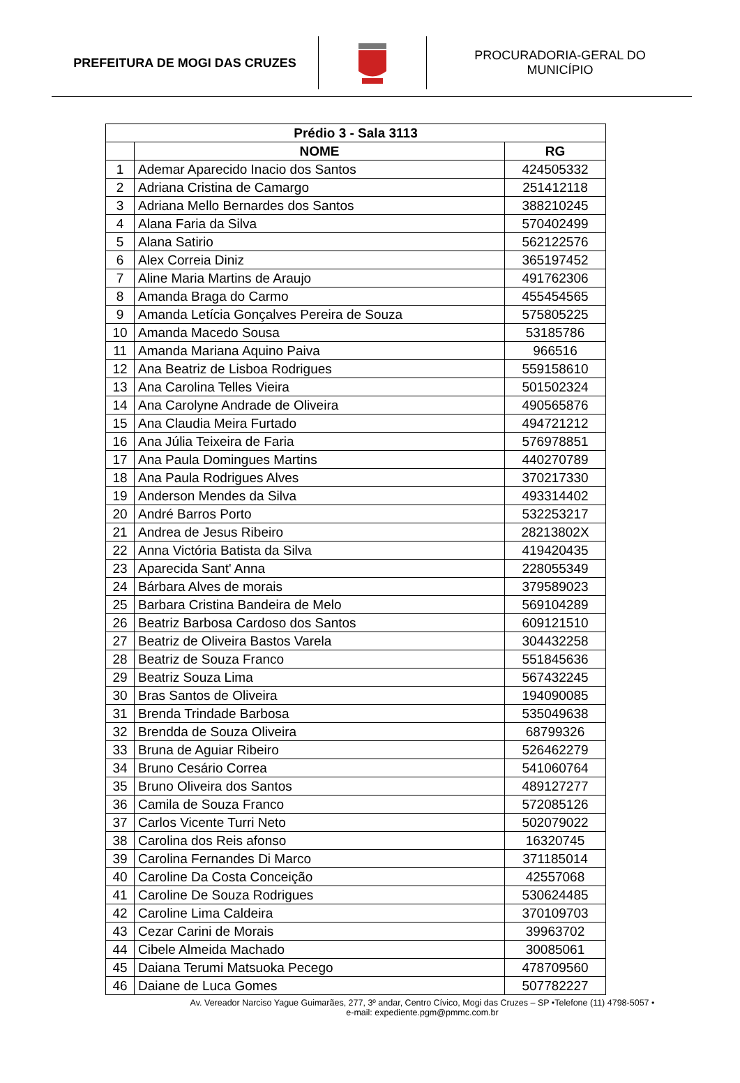PREFEITURA DE MOGI DAS CRUZES
PROCURADORIA-GERAL DO
MUNICÍPIO
| Prédio 3 - Sala 3113 | | |
| --- | --- | --- |
| | NOME | RG |
| 1 | Ademar Aparecido Inacio dos Santos | 424505332 |
| 2 | Adriana Cristina de Camargo | 251412118 |
| 3 | Adriana Mello Bernardes dos Santos | 388210245 |
| 4 | Alana Faria da Silva | 570402499 |
| 5 | Alana Satirio | 562122576 |
| 6 | Alex Correia Diniz | 365197452 |
| 7 | Aline Maria Martins de Araujo | 491762306 |
| 8 | Amanda Braga do Carmo | 455454565 |
| 9 | Amanda Letícia Gonçalves Pereira de Souza | 575805225 |
| 10 | Amanda Macedo Sousa | 53185786 |
| 11 | Amanda Mariana Aquino Paiva | 966516 |
| 12 | Ana Beatriz de Lisboa Rodrigues | 559158610 |
| 13 | Ana Carolina Telles Vieira | 501502324 |
| 14 | Ana Carolyne Andrade de Oliveira | 490565876 |
| 15 | Ana Claudia Meira Furtado | 494721212 |
| 16 | Ana Júlia Teixeira de Faria | 576978851 |
| 17 | Ana Paula Domingues Martins | 440270789 |
| 18 | Ana Paula Rodrigues Alves | 370217330 |
| 19 | Anderson Mendes da Silva | 493314402 |
| 20 | André Barros Porto | 532253217 |
| 21 | Andrea de Jesus Ribeiro | 28213802X |
| 22 | Anna Victória Batista da Silva | 419420435 |
| 23 | Aparecida Sant' Anna | 228055349 |
| 24 | Bárbara Alves de morais | 379589023 |
| 25 | Barbara Cristina Bandeira de Melo | 569104289 |
| 26 | Beatriz Barbosa Cardoso dos Santos | 609121510 |
| 27 | Beatriz de Oliveira Bastos Varela | 304432258 |
| 28 | Beatriz de Souza Franco | 551845636 |
| 29 | Beatriz Souza Lima | 567432245 |
| 30 | Bras Santos de Oliveira | 194090085 |
| 31 | Brenda Trindade Barbosa | 535049638 |
| 32 | Brendda de Souza Oliveira | 68799326 |
| 33 | Bruna de Aguiar Ribeiro | 526462279 |
| 34 | Bruno Cesário Correa | 541060764 |
| 35 | Bruno Oliveira dos Santos | 489127277 |
| 36 | Camila de Souza Franco | 572085126 |
| 37 | Carlos Vicente Turri Neto | 502079022 |
| 38 | Carolina dos Reis afonso | 16320745 |
| 39 | Carolina Fernandes Di Marco | 371185014 |
| 40 | Caroline Da Costa Conceição | 42557068 |
| 41 | Caroline De Souza Rodrigues | 530624485 |
| 42 | Caroline Lima Caldeira | 370109703 |
| 43 | Cezar Carini de Morais | 39963702 |
| 44 | Cibele Almeida Machado | 30085061 |
| 45 | Daiana Terumi Matsuoka Pecego | 478709560 |
| 46 | Daiane de Luca Gomes | 507782227 |
Av. Vereador Narciso Yague Guimarães, 277, 3º andar, Centro Cívico, Mogi das Cruzes – SP •Telefone (11) 4798-5057 •
e-mail: expediente.pgm@pmmc.com.br